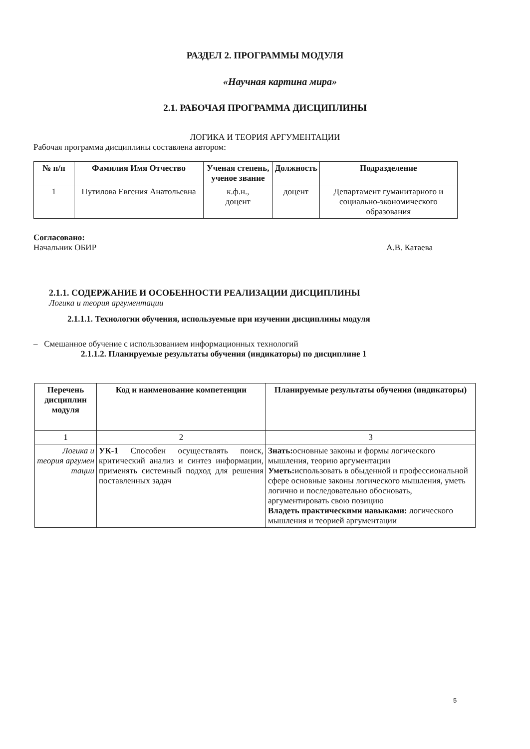РАЗДЕЛ 2. ПРОГРАММЫ МОДУЛЯ
«Научная картина мира»
2.1. РАБОЧАЯ ПРОГРАММА ДИСЦИПЛИНЫ
ЛОГИКА И ТЕОРИЯ АРГУМЕНТАЦИИ
Рабочая программа дисциплины составлена автором:
| № п/п | Фамилия Имя Отчество | Ученая степень, ученое звание | Должность | Подразделение |
| --- | --- | --- | --- | --- |
| 1 | Путилова Евгения Анатольевна | к.ф.н., доцент | доцент | Департамент гуманитарного и социально-экономического образования |
Согласовано:
Начальник ОБИР А.В. Катаева
2.1.1. СОДЕРЖАНИЕ И ОСОБЕННОСТИ РЕАЛИЗАЦИИ ДИСЦИПЛИНЫ
Логика и теория аргументации
2.1.1.1. Технологии обучения, используемые при изучении дисциплины модуля
– Смешанное обучение с использованием информационных технологий
2.1.1.2. Планируемые результаты обучения (индикаторы) по дисциплине 1
| Перечень дисциплин модуля | Код и наименование компетенции | Планируемые результаты обучения (индикаторы) |
| --- | --- | --- |
| 1 | 2 | 3 |
| Логика и теория аргумен тации | УК-1 Способен осуществлять поиск, критический анализ и синтез информации, применять системный подход для решения поставленных задач | Знать: основные законы и формы логического мышления, теорию аргументации Уметь: использовать в обыденной и профессиональной сфере основные законы логического мышления, уметь логично и последовательно обосновать, аргументировать свою позицию Владеть практическими навыками: логического мышления и теорией аргументации |
5